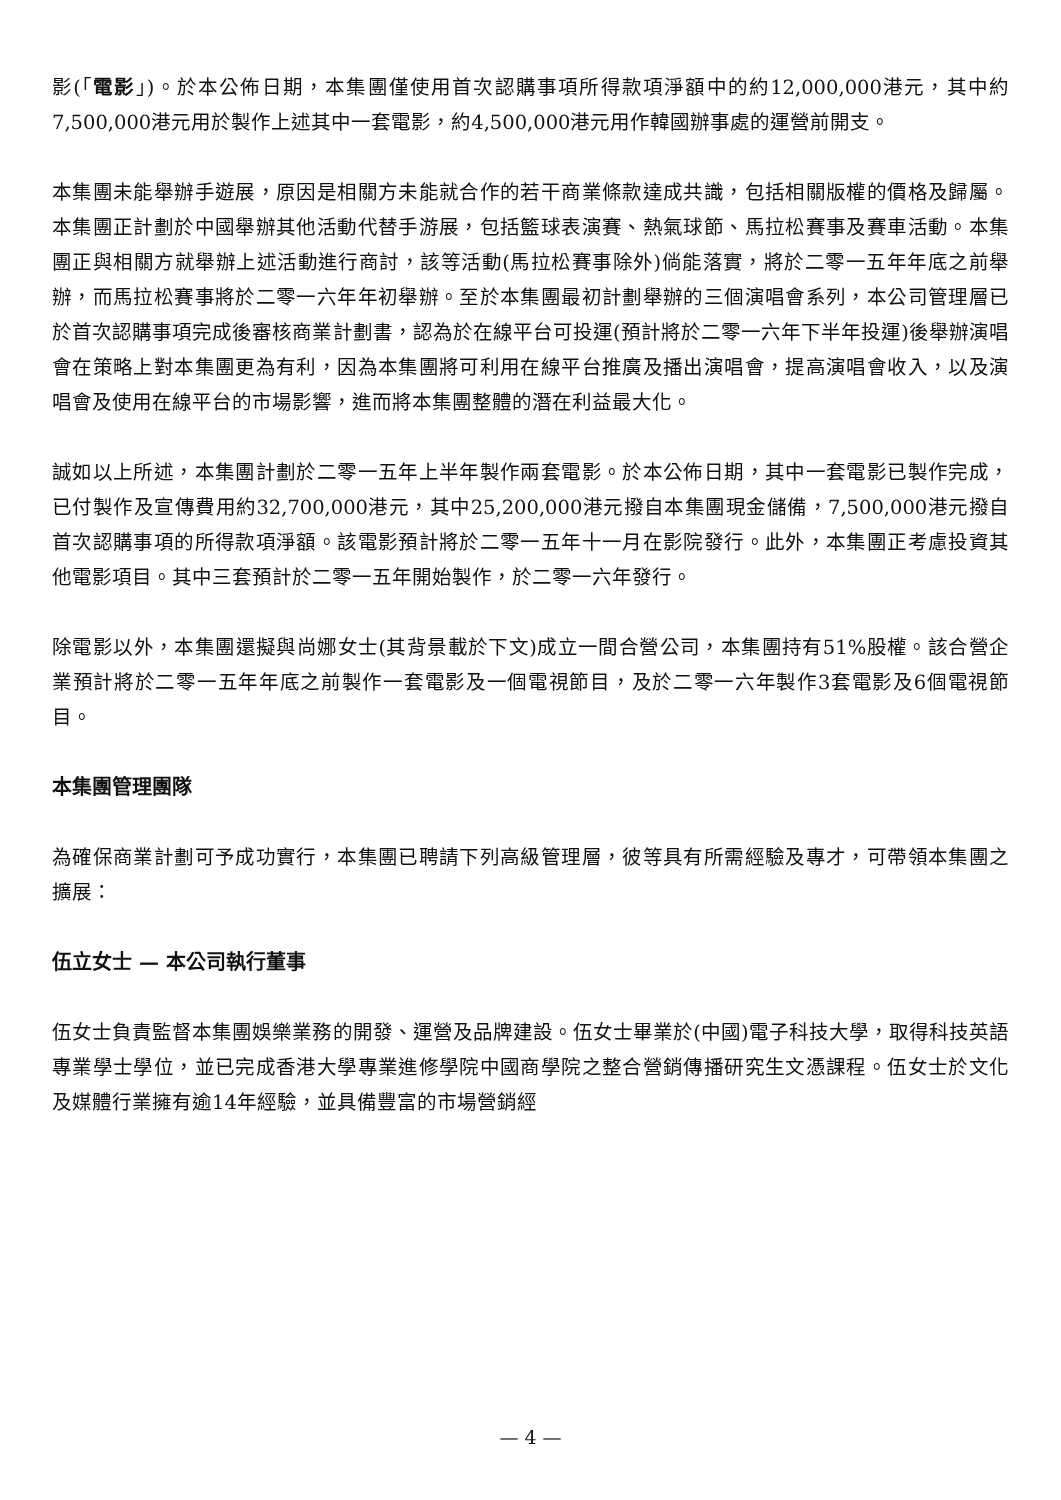影(「電影」)。於本公佈日期，本集團僅使用首次認購事項所得款項淨額中的約12,000,000港元，其中約7,500,000港元用於製作上述其中一套電影，約4,500,000港元用作韓國辦事處的運營前開支。
本集團未能舉辦手遊展，原因是相關方未能就合作的若干商業條款達成共識，包括相關版權的價格及歸屬。本集團正計劃於中國舉辦其他活動代替手游展，包括籃球表演賽、熱氣球節、馬拉松賽事及賽車活動。本集團正與相關方就舉辦上述活動進行商討，該等活動(馬拉松賽事除外)倘能落實，將於二零一五年年底之前舉辦，而馬拉松賽事將於二零一六年年初舉辦。至於本集團最初計劃舉辦的三個演唱會系列，本公司管理層已於首次認購事項完成後審核商業計劃書，認為於在線平台可投運(預計將於二零一六年下半年投運)後舉辦演唱會在策略上對本集團更為有利，因為本集團將可利用在線平台推廣及播出演唱會，提高演唱會收入，以及演唱會及使用在線平台的市場影響，進而將本集團整體的潛在利益最大化。
誠如以上所述，本集團計劃於二零一五年上半年製作兩套電影。於本公佈日期，其中一套電影已製作完成，已付製作及宣傳費用約32,700,000港元，其中25,200,000港元撥自本集團現金儲備，7,500,000港元撥自首次認購事項的所得款項淨額。該電影預計將於二零一五年十一月在影院發行。此外，本集團正考慮投資其他電影項目。其中三套預計於二零一五年開始製作，於二零一六年發行。
除電影以外，本集團還擬與尚娜女士(其背景載於下文)成立一間合營公司，本集團持有51%股權。該合營企業預計將於二零一五年年底之前製作一套電影及一個電視節目，及於二零一六年製作3套電影及6個電視節目。
本集團管理團隊
為確保商業計劃可予成功實行，本集團已聘請下列高級管理層，彼等具有所需經驗及專才，可帶領本集團之擴展：
伍立女士 — 本公司執行董事
伍女士負責監督本集團娛樂業務的開發、運營及品牌建設。伍女士畢業於(中國)電子科技大學，取得科技英語專業學士學位，並已完成香港大學專業進修學院中國商學院之整合營銷傳播研究生文憑課程。伍女士於文化及媒體行業擁有逾14年經驗，並具備豐富的市場營銷經
— 4 —